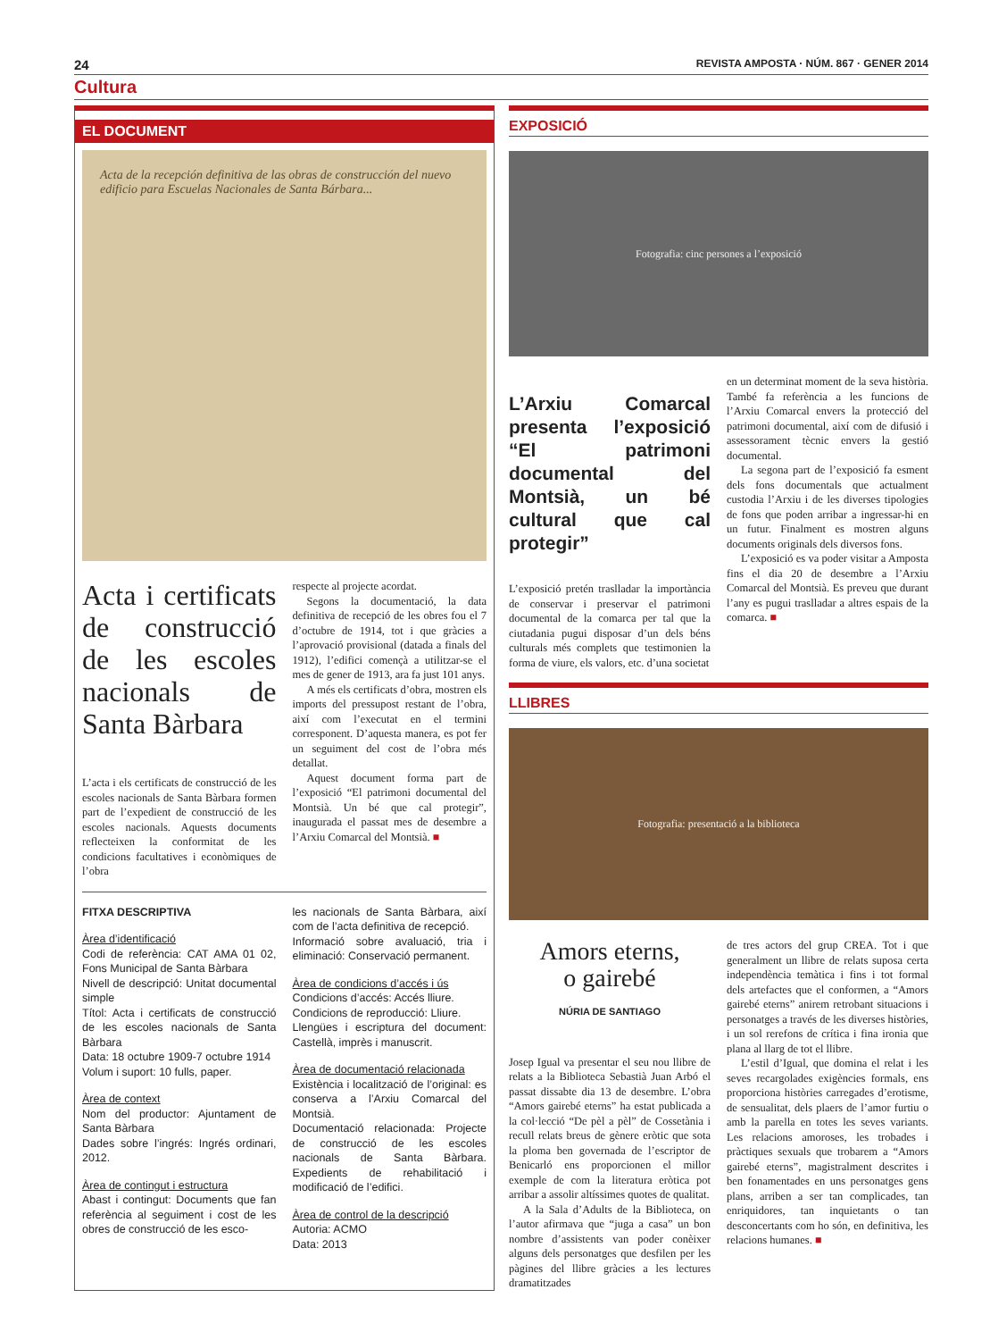24 REVISTA AMPOSTA · NÚM. 867 · GENER 2014
Cultura
EL DOCUMENT
Acta de la recepción definitiva de las obras de construcción del nuevo edificio para Escuelas Nacionales de Santa Bárbara...
Acta i certificats de construcció de les escoles nacionals de Santa Bàrbara
L’acta i els certificats de construcció de les escoles nacionals de Santa Bàrbara formen part de l’expedient de construcció de les escoles nacionals. Aquests documents reflecteixen la conformitat de les condicions facultatives i econòmiques de l’obra
respecte al projecte acordat.
Segons la documentació, la data definitiva de recepció de les obres fou el 7 d’octubre de 1914, tot i que gràcies a l’aprovació provisional (datada a finals del 1912), l’edifici començà a utilitzar-se el mes de gener de 1913, ara fa just 101 anys.
A més els certificats d’obra, mostren els imports del pressupost restant de l’obra, així com l’executat en el termini corresponent. D’aquesta manera, es pot fer un seguiment del cost de l’obra més detallat.
Aquest document forma part de l’exposició “El patrimoni documental del Montsià. Un bé que cal protegir”, inaugurada el passat mes de desembre a l’Arxiu Comarcal del Montsià. ■
FITXA DESCRIPTIVA
Àrea d’identificació
Codi de referència: CAT AMA 01 02, Fons Municipal de Santa Bàrbara
Nivell de descripció: Unitat documental simple
Títol: Acta i certificats de construcció de les escoles nacionals de Santa Bàrbara
Data: 18 octubre 1909-7 octubre 1914
Volum i suport: 10 fulls, paper.
Àrea de context
Nom del productor: Ajuntament de Santa Bàrbara
Dades sobre l’ingrés: Ingrés ordinari, 2012.
Àrea de contingut i estructura
Abast i contingut: Documents que fan referència al seguiment i cost de les obres de construcció de les esco-
les nacionals de Santa Bàrbara, així com de l’acta definitiva de recepció.
Informació sobre avaluació, tria i eliminació: Conservació permanent.
Àrea de condicions d’accés i ús
Condicions d’accés: Accés lliure.
Condicions de reproducció: Lliure.
Llengües i escriptura del document: Castellà, imprès i manuscrit.
Àrea de documentació relacionada
Existència i localització de l’original: es conserva a l’Arxiu Comarcal del Montsià.
Documentació relacionada: Projecte de construcció de les escoles nacionals de Santa Bàrbara. Expedients de rehabilitació i modificació de l’edifici.
Àrea de control de la descripció
Autoria: ACMO
Data: 2013
EXPOSICIÓ
Fotografia: cinc persones a l’exposició
L’Arxiu Comarcal presenta l’exposició “El patrimoni documental del Montsià, un bé cultural que cal protegir”
L’exposició pretén traslladar la importància de conservar i preservar el patrimoni documental de la comarca per tal que la ciutadania pugui disposar d’un dels béns culturals més complets que testimonien la forma de viure, els valors, etc. d’una societat
en un determinat moment de la seva història. També fa referència a les funcions de l’Arxiu Comarcal envers la protecció del patrimoni documental, així com de difusió i assessorament tècnic envers la gestió documental.
La segona part de l’exposició fa esment dels fons documentals que actualment custodia l’Arxiu i de les diverses tipologies de fons que poden arribar a ingressar-hi en un futur. Finalment es mostren alguns documents originals dels diversos fons.
L’exposició es va poder visitar a Amposta fins el dia 20 de desembre a l’Arxiu Comarcal del Montsià. Es preveu que durant l’any es pugui traslladar a altres espais de la comarca. ■
LLIBRES
Fotografia: presentació a la biblioteca
Amors eterns,
o gairebé
NÚRIA DE SANTIAGO
Josep Igual va presentar el seu nou llibre de relats a la Biblioteca Sebastià Juan Arbó el passat dissabte dia 13 de desembre. L’obra “Amors gairebé eterns” ha estat publicada a la col·lecció “De pèl a pèl” de Cossetània i recull relats breus de gènere eròtic que sota la ploma ben governada de l’escriptor de Benicarló ens proporcionen el millor exemple de com la literatura eròtica pot arribar a assolir altíssimes quotes de qualitat.
A la Sala d’Adults de la Biblioteca, on l’autor afirmava que “juga a casa” un bon nombre d’assistents van poder conèixer alguns dels personatges que desfilen per les pàgines del llibre gràcies a les lectures dramatitzades
de tres actors del grup CREA. Tot i que generalment un llibre de relats suposa certa independència temàtica i fins i tot formal dels artefactes que el conformen, a “Amors gairebé eterns” anirem retrobant situacions i personatges a través de les diverses històries, i un sol rerefons de crítica i fina ironia que plana al llarg de tot el llibre.
L’estil d’Igual, que domina el relat i les seves recargolades exigències formals, ens proporciona històries carregades d’erotisme, de sensualitat, dels plaers de l’amor furtiu o amb la parella en totes les seves variants. Les relacions amoroses, les trobades i pràctiques sexuals que trobarem a “Amors gairebé eterns”, magistralment descrites i ben fonamentades en uns personatges gens plans, arriben a ser tan complicades, tan enriquidores, tan inquietants o tan desconcertants com ho són, en definitiva, les relacions humanes. ■